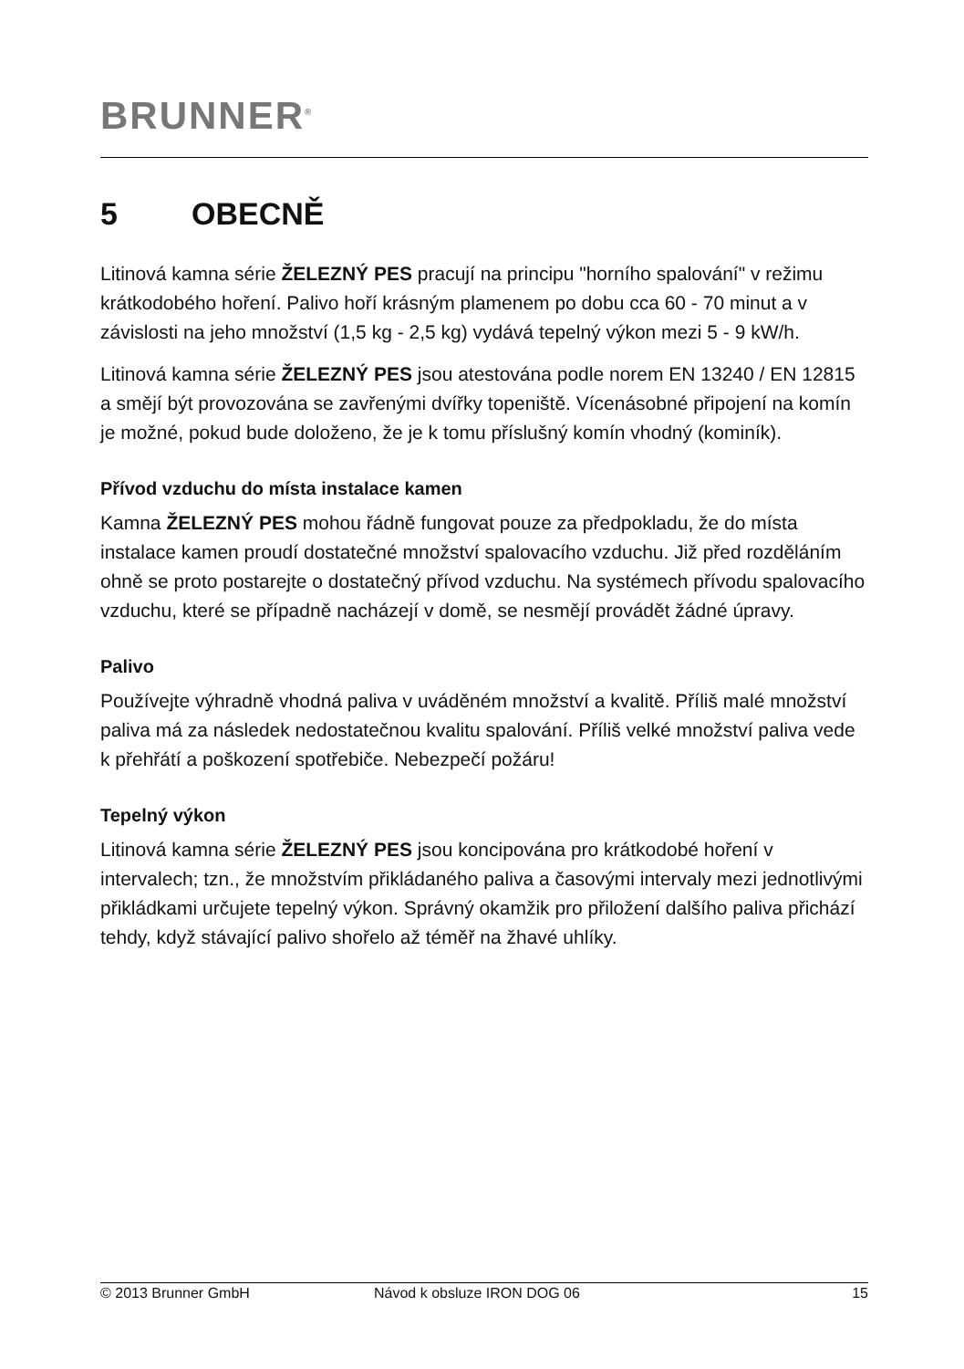BRUNNER<sup>®</sup>
5 OBECNĚ
Litinová kamna série ŽELEZNÝ PES pracují na principu "horního spalová­ní" v režimu krátkodobého hoření. Palivo hoří krásným plamenem po dobu cca 60 - 70 minut a v závislosti na jeho množství (1,5 kg - 2,5 kg) vydává tepelný výkon mezi 5 - 9 kW/h.
Litinová kamna série ŽELEZNÝ PES jsou atestována podle norem EN 13240 / EN 12815 a smějí být provozována se zavřenými dvířky topeniště. Vícenásobné připojení na komín je možné, pokud bude doloženo, že je k tomu příslušný komín vhodný (kominík).
Přívod vzduchu do místa instalace kamen
Kamna ŽELEZNÝ PES mohou řádně fungovat pouze za předpokladu, že do místa instalace kamen proudí dostatečné množství spalovacího vzdu­chu. Již před rozděláním ohně se proto postarejte o dostatečný přívod vzduchu. Na systémech přívodu spalovacího vzduchu, které se případně nacházejí v domě, se nesmějí provádět žádné úpravy.
Palivo
Používejte výhradně vhodná paliva v uváděném množství a kvalitě. Příliš malé množství paliva má za následek nedostatečnou kvalitu spalování. Pří­liš velké množství paliva vede k přehřátí a poškození spotřebiče. Nebezpe­čí požáru!
Tepelný výkon
Litinová kamna série ŽELEZNÝ PES jsou koncipována pro krátkodobé ho­ření v intervalech; tzn., že množstvím přikládaného paliva a časovými inter­valy mezi jednotlivými přikládkami určujete tepelný výkon. Správný okamžik pro přiložení dalšího paliva přichází tehdy, když stávající palivo shořelo až téměř na žhavé uhlíky.
© 2013 Brunner GmbH Návod k obsluze IRON DOG 06 15